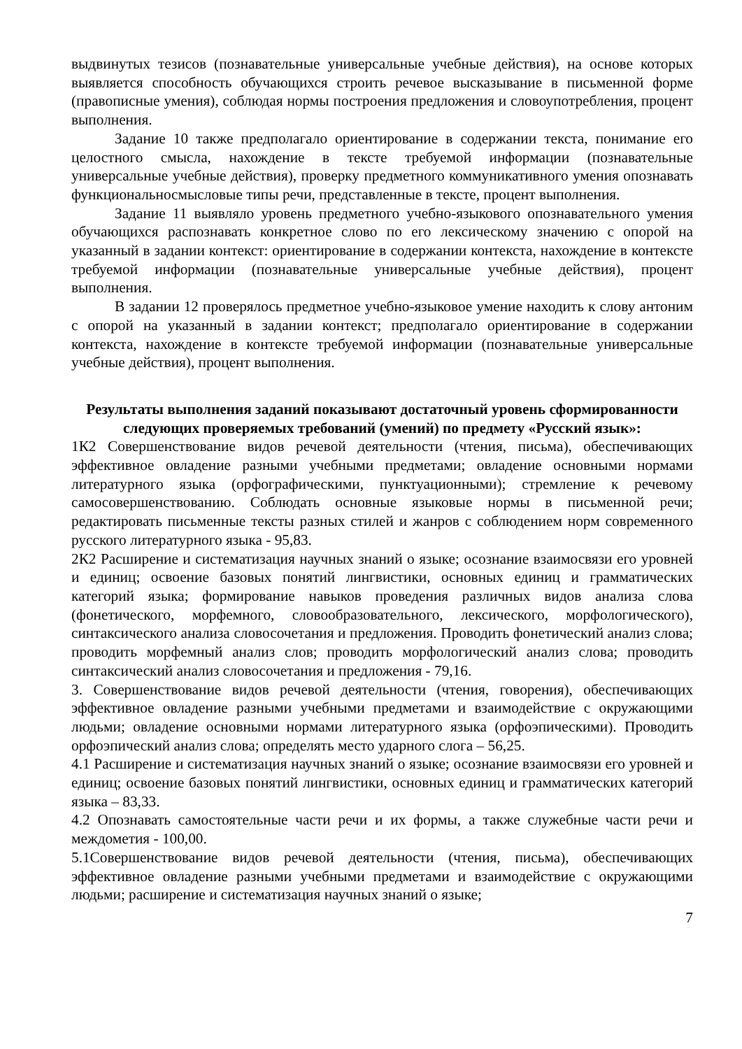выдвинутых тезисов (познавательные универсальные учебные действия), на основе которых выявляется способность обучающихся строить речевое высказывание в письменной форме (правописные умения), соблюдая нормы построения предложения и словоупотребления, процент выполнения.
Задание 10 также предполагало ориентирование в содержании текста, понимание его целостного смысла, нахождение в тексте требуемой информации (познавательные универсальные учебные действия), проверку предметного коммуникативного умения опознавать функциональносмысловые типы речи, представленные в тексте, процент выполнения.
Задание 11 выявляло уровень предметного учебно-языкового опознавательного умения обучающихся распознавать конкретное слово по его лексическому значению с опорой на указанный в задании контекст: ориентирование в содержании контекста, нахождение в контексте требуемой информации (познавательные универсальные учебные действия), процент выполнения.
В задании 12 проверялось предметное учебно-языковое умение находить к слову антоним с опорой на указанный в задании контекст; предполагало ориентирование в содержании контекста, нахождение в контексте требуемой информации (познавательные универсальные учебные действия), процент выполнения.
Результаты выполнения заданий показывают достаточный уровень сформированности следующих проверяемых требований (умений) по предмету «Русский язык»:
1К2 Совершенствование видов речевой деятельности (чтения, письма), обеспечивающих эффективное овладение разными учебными предметами; овладение основными нормами литературного языка (орфографическими, пунктуационными); стремление к речевому самосовершенствованию. Соблюдать основные языковые нормы в письменной речи; редактировать письменные тексты разных стилей и жанров с соблюдением норм современного русского литературного языка - 95,83.
2К2 Расширение и систематизация научных знаний о языке; осознание взаимосвязи его уровней и единиц; освоение базовых понятий лингвистики, основных единиц и грамматических категорий языка; формирование навыков проведения различных видов анализа слова (фонетического, морфемного, словообразовательного, лексического, морфологического), синтаксического анализа словосочетания и предложения. Проводить фонетический анализ слова; проводить морфемный анализ слов; проводить морфологический анализ слова; проводить синтаксический анализ словосочетания и предложения - 79,16.
3. Совершенствование видов речевой деятельности (чтения, говорения), обеспечивающих эффективное овладение разными учебными предметами и взаимодействие с окружающими людьми; овладение основными нормами литературного языка (орфоэпическими). Проводить орфоэпический анализ слова; определять место ударного слога – 56,25.
4.1 Расширение и систематизация научных знаний о языке; осознание взаимосвязи его уровней и единиц; освоение базовых понятий лингвистики, основных единиц и грамматических категорий языка – 83,33.
4.2 Опознавать самостоятельные части речи и их формы, а также служебные части речи и междометия - 100,00.
5.1Совершенствование видов речевой деятельности (чтения, письма), обеспечивающих эффективное овладение разными учебными предметами и взаимодействие с окружающими людьми; расширение и систематизация научных знаний о языке;
7